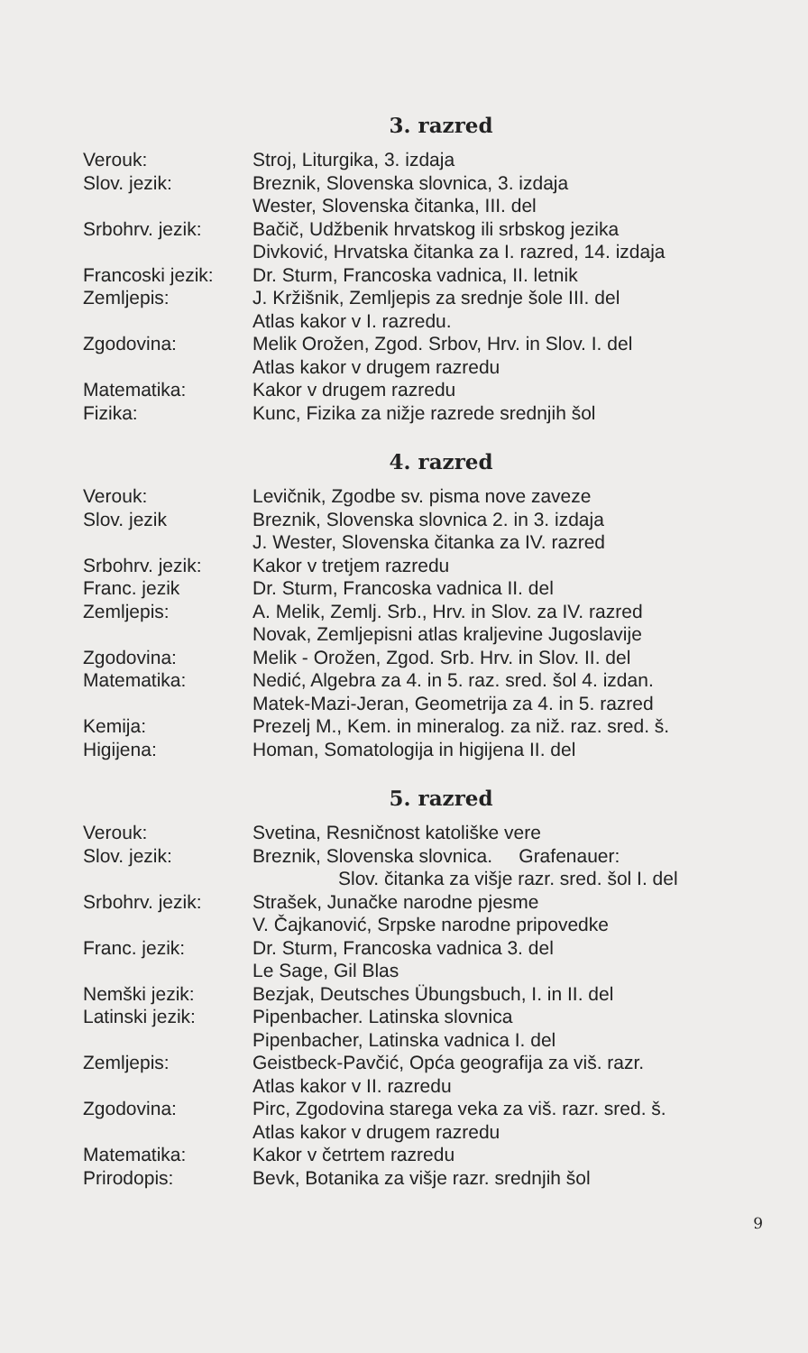3. razred
| Verouk: | Stroj, Liturgika, 3. izdaja |
| Slov. jezik: | Breznik, Slovenska slovnica, 3. izdaja |
| | Wester, Slovenska čitanka, III. del |
| Srbohrv. jezik: | Bačič, Udžbenik hrvatskog ili srbskog jezika |
| | Divković, Hrvatska čitanka za I. razred, 14. izdaja |
| Francoski jezik: | Dr. Sturm, Francoska vadnica, II. letnik |
| Zemljepis: | J. Kržišnik, Zemljepis za srednje šole III. del |
| | Atlas kakor v I. razredu. |
| Zgodovina: | Melik Orožen, Zgod. Srbov, Hrv. in Slov. I. del |
| | Atlas kakor v drugem razredu |
| Matematika: | Kakor v drugem razredu |
| Fizika: | Kunc, Fizika za nižje razrede srednjih šol |
4. razred
| Verouk: | Levičnik, Zgodbe sv. pisma nove zaveze |
| Slov. jezik | Breznik, Slovenska slovnica 2. in 3. izdaja |
| | J. Wester, Slovenska čitanka za IV. razred |
| Srbohrv. jezik: | Kakor v tretjem razredu |
| Franc. jezik | Dr. Sturm, Francoska vadnica II. del |
| Zemljepis: | A. Melik, Zemlj. Srb., Hrv. in Slov. za IV. razred |
| | Novak, Zemljepisni atlas kraljevine Jugoslavije |
| Zgodovina: | Melik - Orožen, Zgod. Srb. Hrv. in Slov. II. del |
| Matematika: | Nedić, Algebra za 4. in 5. raz. sred. šol 4. izdan. |
| | Matek-Mazi-Jeran, Geometrija za 4. in 5. razred |
| Kemija: | Prezelj M., Kem. in mineralog. za niž. raz. sred. š. |
| Higijena: | Homan, Somatologija in higijena II. del |
5. razred
| Verouk: | Svetina, Resničnost katoliške vere |
| Slov. jezik: | Breznik, Slovenska slovnica. Grafenauer: |
| | Slov. čitanka za višje razr. sred. šol I. del |
| Srbohrv. jezik: | Strašek, Junačke narodne pjesme |
| | V. Čajkanović, Srpske narodne pripovedke |
| Franc. jezik: | Dr. Sturm, Francoska vadnica 3. del |
| | Le Sage, Gil Blas |
| Nemški jezik: | Bezjak, Deutsches Übungsbuch, I. in II. del |
| Latinski jezik: | Pipenbacher. Latinska slovnica |
| | Pipenbacher, Latinska vadnica I. del |
| Zemljepis: | Geistbeck-Pavčić, Opća geografija za viš. razr. |
| | Atlas kakor v II. razredu |
| Zgodovina: | Pirc, Zgodovina starega veka za viš. razr. sred. š. |
| | Atlas kakor v drugem razredu |
| Matematika: | Kakor v četrtem razredu |
| Prirodopis: | Bevk, Botanika za višje razr. srednjih šol |
9